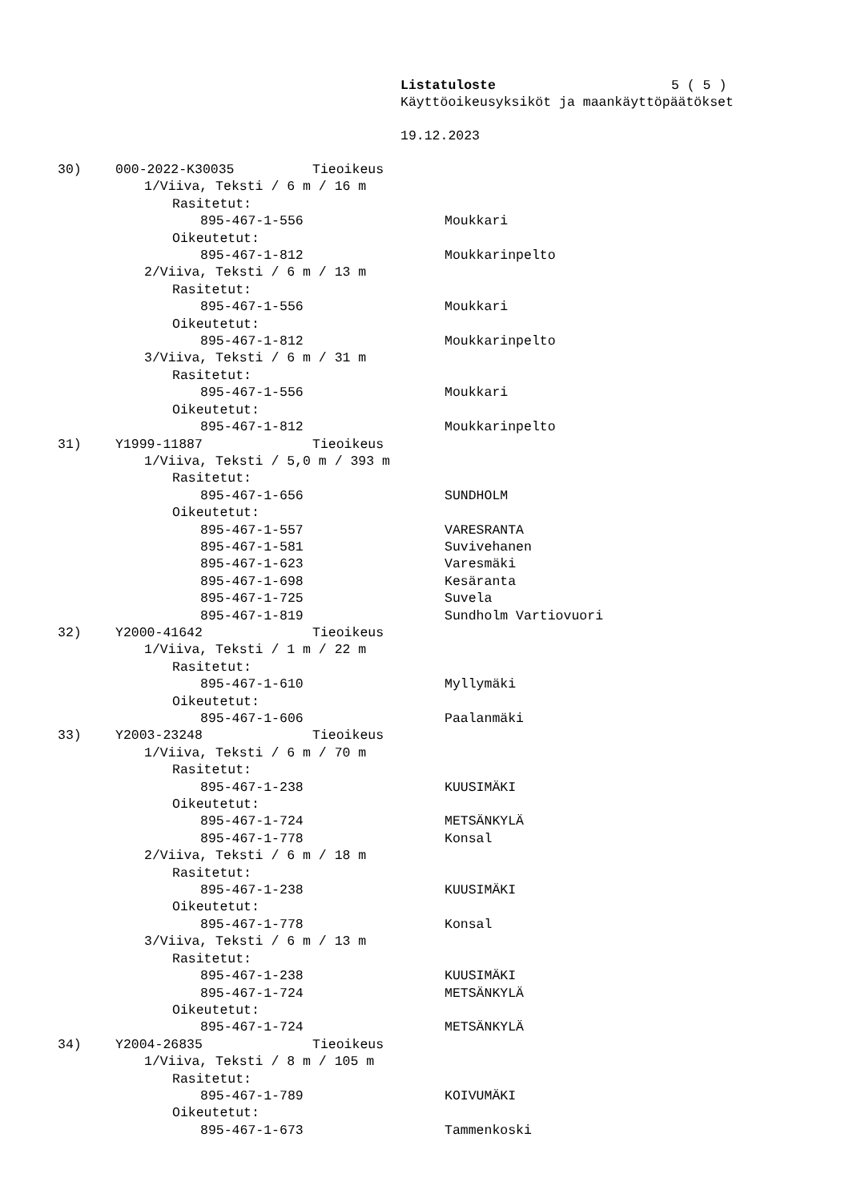Listatuloste 5 ( 5 )
Käyttöoikeusyksiköt ja maankäyttöpäätökset
19.12.2023
30) 000-2022-K30035 Tieoikeus
1/Viiva, Teksti / 6 m / 16 m
Rasitetut:
895-467-1-556 Moukkari
Oikeutetut:
895-467-1-812 Moukkarinpelto
2/Viiva, Teksti / 6 m / 13 m
Rasitetut:
895-467-1-556 Moukkari
Oikeutetut:
895-467-1-812 Moukkarinpelto
3/Viiva, Teksti / 6 m / 31 m
Rasitetut:
895-467-1-556 Moukkari
Oikeutetut:
895-467-1-812 Moukkarinpelto
31) Y1999-11887 Tieoikeus
1/Viiva, Teksti / 5,0 m / 393 m
Rasitetut:
895-467-1-656 SUNDHOLM
Oikeutetut:
895-467-1-557 VARESRANTA
895-467-1-581 Suvivehanen
895-467-1-623 Varesmäki
895-467-1-698 Kesäranta
895-467-1-725 Suvela
895-467-1-819 Sundholm Vartiovuori
32) Y2000-41642 Tieoikeus
1/Viiva, Teksti / 1 m / 22 m
Rasitetut:
895-467-1-610 Myllymäki
Oikeutetut:
895-467-1-606 Paalanmäki
33) Y2003-23248 Tieoikeus
1/Viiva, Teksti / 6 m / 70 m
Rasitetut:
895-467-1-238 KUUSIMÄKI
Oikeutetut:
895-467-1-724 METSÄNKYLÄ
895-467-1-778 Konsal
2/Viiva, Teksti / 6 m / 18 m
Rasitetut:
895-467-1-238 KUUSIMÄKI
Oikeutetut:
895-467-1-778 Konsal
3/Viiva, Teksti / 6 m / 13 m
Rasitetut:
895-467-1-238 KUUSIMÄKI
895-467-1-724 METSÄNKYLÄ
Oikeutetut:
895-467-1-724 METSÄNKYLÄ
34) Y2004-26835 Tieoikeus
1/Viiva, Teksti / 8 m / 105 m
Rasitetut:
895-467-1-789 KOIVUMÄKI
Oikeutetut:
895-467-1-673 Tammenkoski